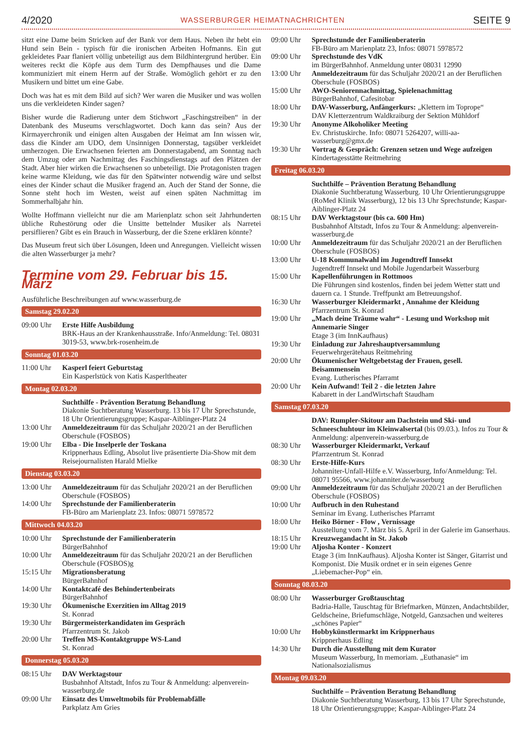4/2020 WASSERBURGER HEIMATNACHRICHTEN SEITE 9
sitzt eine Dame beim Stricken auf der Bank vor dem Haus. Neben ihr hebt ein Hund sein Bein - typisch für die ironischen Arbeiten Hofmanns. Ein gut gekleidetes Paar flaniert völlig unbeteiligt aus dem Bildhintergrund herüber. Ein weiteres reckt die Köpfe aus dem Turm des Dempfhauses und die Dame kommuniziert mit einem Herrn auf der Straße. Womöglich gehört er zu den Musikern und bittet um eine Gabe.
Doch was hat es mit dem Bild auf sich? Wer waren die Musiker und was wollen uns die verkleideten Kinder sagen?
Bisher wurde die Radierung unter dem Stichwort „Faschingstreiben“ in der Datenbank des Museums verschlagwortet. Doch kann das sein? Aus der Kirmayerchronik und einigen alten Ausgaben der Heimat am Inn wissen wir, dass die Kinder am UDO, dem Unsinnigen Donnerstag, tagsüber verkleidet umherzogen. Die Erwachsenen feierten am Donnerstagabend, am Sonntag nach dem Umzug oder am Nachmittag des Faschingsdienstags auf den Plätzen der Stadt. Aber hier wirken die Erwachsenen so unbeteiligt. Die Protagonisten tragen keine warme Kleidung, wie das für den Spätwinter notwendig wäre und selbst eines der Kinder schaut die Musiker fragend an. Auch der Stand der Sonne, die Sonne steht hoch im Westen, weist auf einen späten Nachmittag im Sommerhalbjahr hin.
Wollte Hoffmann vielleicht nur die am Marienplatz schon seit Jahrhunderten übliche Ruhestörung oder die Unsitte bettelnder Musiker als Narretei persiflieren? Gibt es ein Brauch in Wasserburg, der die Szene erklären könnte?
Das Museum freut sich über Lösungen, Ideen und Anregungen. Vielleicht wissen die alten Wasserburger ja mehr?
Termine vom 29. Februar bis 15. März
Ausführliche Beschreibungen auf www.wasserburg.de
Samstag 29.02.20
09:00 Uhr Erste Hilfe Ausbildung
BRK-Haus an der Krankenhausstraße. Info/Anmeldung: Tel. 08031 3019-53, www.brk-rosenheim.de
Sonntag 01.03.20
11:00 Uhr Kasperl feiert Geburtstag
Ein Kasperlstück von Katis Kasperltheater
Montag 02.03.20
Suchthilfe - Prävention Beratung Behandlung
Diakonie Suchtberatung Wasserburg. 13 bis 17 Uhr Sprechstunde, 18 Uhr Orientierungsgruppe; Kaspar-Aiblinger-Platz 24
13:00 Uhr Anmeldezeitraum für das Schuljahr 2020/21 an der Beruflichen Oberschule (FOSBOS)
19:00 Uhr Elba - Die Inselperle der Toskana
Krippnerhaus Edling, Absolut live präsentierte Dia-Show mit dem Reisejournalisten Harald Mielke
Dienstag 03.03.20
13:00 Uhr Anmeldezeitraum für das Schuljahr 2020/21 an der Beruflichen Oberschule (FOSBOS)
14:00 Uhr Sprechstunde der Familienberaterin
FB-Büro am Marienplatz 23. Infos: 08071 5978572
Mittwoch 04.03.20
10:00 Uhr Sprechstunde der Familienberaterin
BürgerBahnhof
10:00 Uhr Anmeldezeitraum für das Schuljahr 2020/21 an der Beruflichen Oberschule (FOSBOS)g
15:15 Uhr Migrationsberatung
BürgerBahnhof
14:00 Uhr Kontaktcafé des Behindertenbeirats
BürgerBahnhof
19:30 Uhr Ökumenische Exerzitien im Alltag 2019
St. Konrad
19:30 Uhr Bürgermeisterkandidaten im Gespräch
Pfarrzentrum St. Jakob
20:00 Uhr Treffen MS-Kontaktgruppe WS-Land
St. Konrad
Donnerstag 05.03.20
08:15 Uhr DAV Werktagstour
Busbahnhof Altstadt, Infos zu Tour & Anmeldung: alpenverein-wasserburg.de
09:00 Uhr Einsatz des Umweltmobils für Problemabfälle
Parkplatz Am Gries
09:00 Uhr Sprechstunde der Familienberaterin
FB-Büro am Marienplatz 23, Infos: 08071 5978572
09:00 Uhr Sprechstunde des VdK
im BürgerBahnhof. Anmeldung unter 08031 12990
13:00 Uhr Anmeldezeitraum für das Schuljahr 2020/21 an der Beruflichen Oberschule (FOSBOS)
15:00 Uhr AWO-Seniorennachmittag, Spielenachmittag
BürgerBahnhof, Cafesitobar
18:00 Uhr DAV-Wasserburg, Anfängerkurs: „Klettern im Toprope“
DAV Kletterzentrum Waldkraiburg der Sektion Mühldorf
19:30 Uhr Anonyme Alkoholiker Meeting
Ev. Christuskirche. Info: 08071 5264207, willi-aa-wasserburg@gmx.de
19:30 Uhr Vortrag & Gespräch: Grenzen setzen und Wege aufzeigen
Kindertagesstätte Reitmehring
Freitag 06.03.20
Suchthilfe – Prävention Beratung Behandlung
Diakonie Suchtberatung Wasserburg. 10 Uhr Orientierungsgruppe (RoMed Klinik Wasserburg), 12 bis 13 Uhr Sprechstunde; Kaspar-Aiblinger-Platz 24
08:15 Uhr DAV Werktagstour (bis ca. 600 Hm)
Busbahnhof Altstadt, Infos zu Tour & Anmeldung: alpenverein-wasserburg.de
10:00 Uhr Anmeldezeitraum für das Schuljahr 2020/21 an der Beruflichen Oberschule (FOSBOS)
13:00 Uhr U-18 Kommunalwahl im Jugendtreff Innsekt
Jugendtreff Innsekt und Mobile Jugendarbeit Wasserburg
15:00 Uhr Kapellenführungen in Rottmoos
Die Führungen sind kostenlos, finden bei jedem Wetter statt und dauern ca. 1 Stunde. Treffpunkt am Betreuungshof.
16:30 Uhr Wasserburger Kleidermarkt , Annahme der Kleidung
Pfarrzentrum St. Konrad
19:00 Uhr „Mach deine Träume wahr“ - Lesung und Workshop mit Annemarie Singer
Etage 3 (im InnKaufhaus)
19:30 Uhr Einladung zur Jahreshauptversammlung
Feuerwehrgerätehaus Reitmehring
20:00 Uhr Ökumenischer Weltgebetstag der Frauen, gesell. Beisammensein
Evang. Lutherisches Pfarramt
20:00 Uhr Kein Aufwand! Teil 2 - die letzten Jahre
Kabarett in der LandWirtschaft Staudham
Samstag 07.03.20
DAV: Rumpler-Skitour am Dachstein und Ski- und Schneeschuhtour im Kleinwalsertal (bis 09.03.). Infos zu Tour & Anmeldung: alpenverein-wasserburg.de
08:30 Uhr Wasserburger Kleidermarkt, Verkauf
Pfarrzentrum St. Konrad
08:30 Uhr Erste-Hilfe-Kurs
Johanniter-Unfall-Hilfe e.V. Wasserburg, Info/Anmeldung: Tel. 08071 95566, www.johanniter.de/wasserburg
09:00 Uhr Anmeldezeitraum für das Schuljahr 2020/21 an der Beruflichen Oberschule (FOSBOS)
10:00 Uhr Aufbruch in den Ruhestand
Seminar im Evang. Lutherisches Pfarramt
18:00 Uhr Heiko Börner - Flow , Vernissage
Ausstellung vom 7. März bis 5. April in der Galerie im Ganserhaus.
18:15 Uhr Kreuzwegandacht in St. Jakob
19:00 Uhr Aljosha Konter - Konzert
Etage 3 (im InnKaufhaus). Aljosha Konter ist Sänger, Gitarrist und Komponist. Die Musik ordnet er in sein eigenes Genre „Liebemacher-Pop“ ein.
Sonntag 08.03.20
08:00 Uhr Wasserburger Großtauschtag
Badria-Halle, Tauschtag für Briefmarken, Münzen, Andachtsbilder, Geldscheine, Briefumschläge, Notgeld, Ganzsachen und weiteres „schönes Papier“
10:00 Uhr Hobbykünstlermarkt im Krippnerhaus
Krippnerhaus Edling
14:30 Uhr Durch die Ausstellung mit dem Kurator
Museum Wasserburg, In memoriam. „Euthanasie“ im Nationalsozialismus
Montag 09.03.20
Suchthilfe – Prävention Beratung Behandlung
Diakonie Suchtberatung Wasserburg, 13 bis 17 Uhr Sprechstunde, 18 Uhr Orientierungsgruppe; Kaspar-Aiblinger-Platz 24